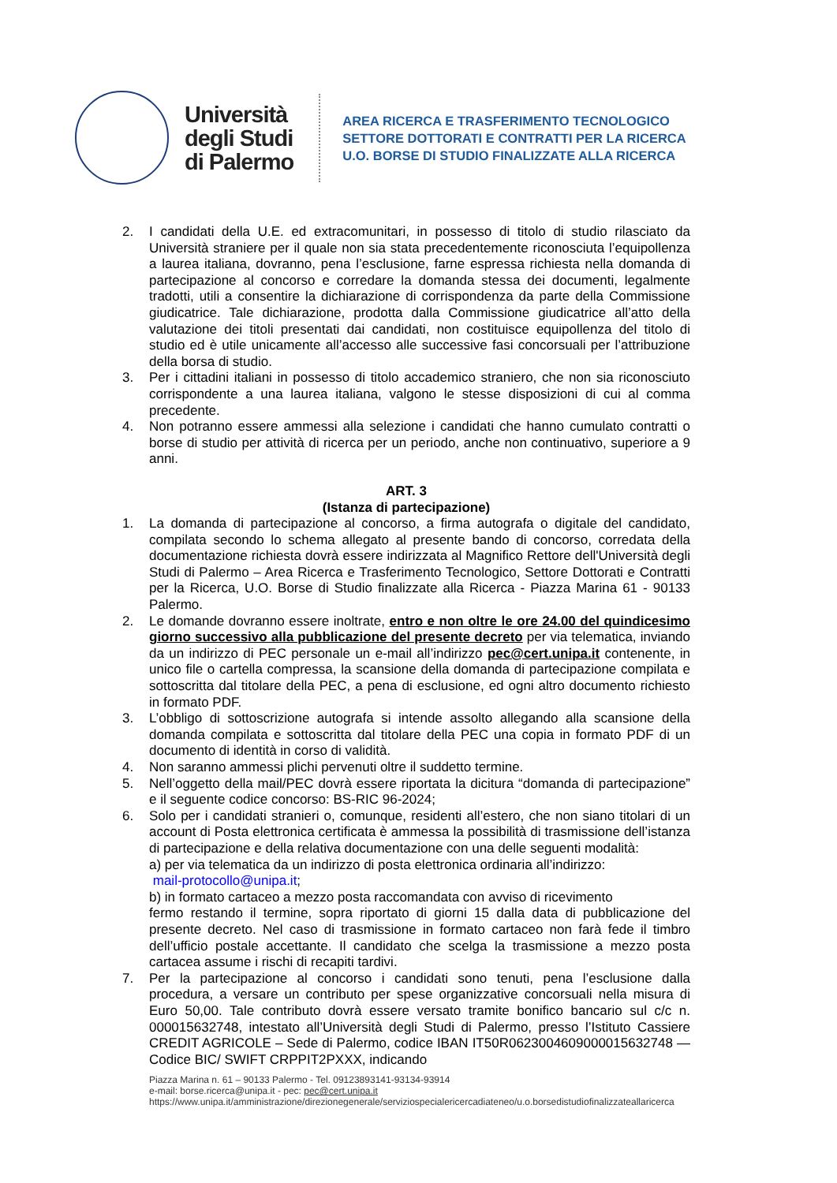Università
degli Studi
di Palermo
AREA RICERCA E TRASFERIMENTO TECNOLOGICO
SETTORE DOTTORATI E CONTRATTI PER LA RICERCA
U.O. BORSE DI STUDIO FINALIZZATE ALLA RICERCA
2. I candidati della U.E. ed extracomunitari, in possesso di titolo di studio rilasciato da Università straniere per il quale non sia stata precedentemente riconosciuta l’equipollenza a laurea italiana, dovranno, pena l’esclusione, farne espressa richiesta nella domanda di partecipazione al concorso e corredare la domanda stessa dei documenti, legalmente tradotti, utili a consentire la dichiarazione di corrispondenza da parte della Commissione giudicatrice. Tale dichiarazione, prodotta dalla Commissione giudicatrice all’atto della valutazione dei titoli presentati dai candidati, non costituisce equipollenza del titolo di studio ed è utile unicamente all’accesso alle successive fasi concorsuali per l’attribuzione della borsa di studio.
3. Per i cittadini italiani in possesso di titolo accademico straniero, che non sia riconosciuto corrispondente a una laurea italiana, valgono le stesse disposizioni di cui al comma precedente.
4. Non potranno essere ammessi alla selezione i candidati che hanno cumulato contratti o borse di studio per attività di ricerca per un periodo, anche non continuativo, superiore a 9 anni.
ART. 3
(Istanza di partecipazione)
1. La domanda di partecipazione al concorso, a firma autografa o digitale del candidato, compilata secondo lo schema allegato al presente bando di concorso, corredata della documentazione richiesta dovrà essere indirizzata al Magnifico Rettore dell'Università degli Studi di Palermo – Area Ricerca e Trasferimento Tecnologico, Settore Dottorati e Contratti per la Ricerca, U.O. Borse di Studio finalizzate alla Ricerca - Piazza Marina 61 - 90133 Palermo.
2. Le domande dovranno essere inoltrate, entro e non oltre le ore 24.00 del quindicesimo giorno successivo alla pubblicazione del presente decreto per via telematica, inviando da un indirizzo di PEC personale un e-mail all’indirizzo pec@cert.unipa.it contenente, in unico file o cartella compressa, la scansione della domanda di partecipazione compilata e sottoscritta dal titolare della PEC, a pena di esclusione, ed ogni altro documento richiesto in formato PDF.
3. L’obbligo di sottoscrizione autografa si intende assolto allegando alla scansione della domanda compilata e sottoscritta dal titolare della PEC una copia in formato PDF di un documento di identità in corso di validità.
4. Non saranno ammessi plichi pervenuti oltre il suddetto termine.
5. Nell’oggetto della mail/PEC dovrà essere riportata la dicitura “domanda di partecipazione” e il seguente codice concorso: BS-RIC 96-2024;
6. Solo per i candidati stranieri o, comunque, residenti all’estero, che non siano titolari di un account di Posta elettronica certificata è ammessa la possibilità di trasmissione dell’istanza di partecipazione e della relativa documentazione con una delle seguenti modalità:
a) per via telematica da un indirizzo di posta elettronica ordinaria all’indirizzo:
mail-protocollo@unipa.it;
b) in formato cartaceo a mezzo posta raccomandata con avviso di ricevimento
fermo restando il termine, sopra riportato di giorni 15 dalla data di pubblicazione del presente decreto. Nel caso di trasmissione in formato cartaceo non farà fede il timbro dell’ufficio postale accettante. Il candidato che scelga la trasmissione a mezzo posta cartacea assume i rischi di recapiti tardivi.
7. Per la partecipazione al concorso i candidati sono tenuti, pena l’esclusione dalla procedura, a versare un contributo per spese organizzative concorsuali nella misura di Euro 50,00. Tale contributo dovrà essere versato tramite bonifico bancario sul c/c n. 000015632748, intestato all’Università degli Studi di Palermo, presso l’Istituto Cassiere CREDIT AGRICOLE – Sede di Palermo, codice IBAN IT50R0623004609000015632748 — Codice BIC/ SWIFT CRPPIT2PXXX, indicando
Piazza Marina n. 61 – 90133 Palermo - Tel. 09123893141-93134-93914
e-mail: borse.ricerca@unipa.it - pec: pec@cert.unipa.it
https://www.unipa.it/amministrazione/direzionegenerale/serviziospecialericercadiateneo/u.o.borsedistudiofinalizzateallaricerca